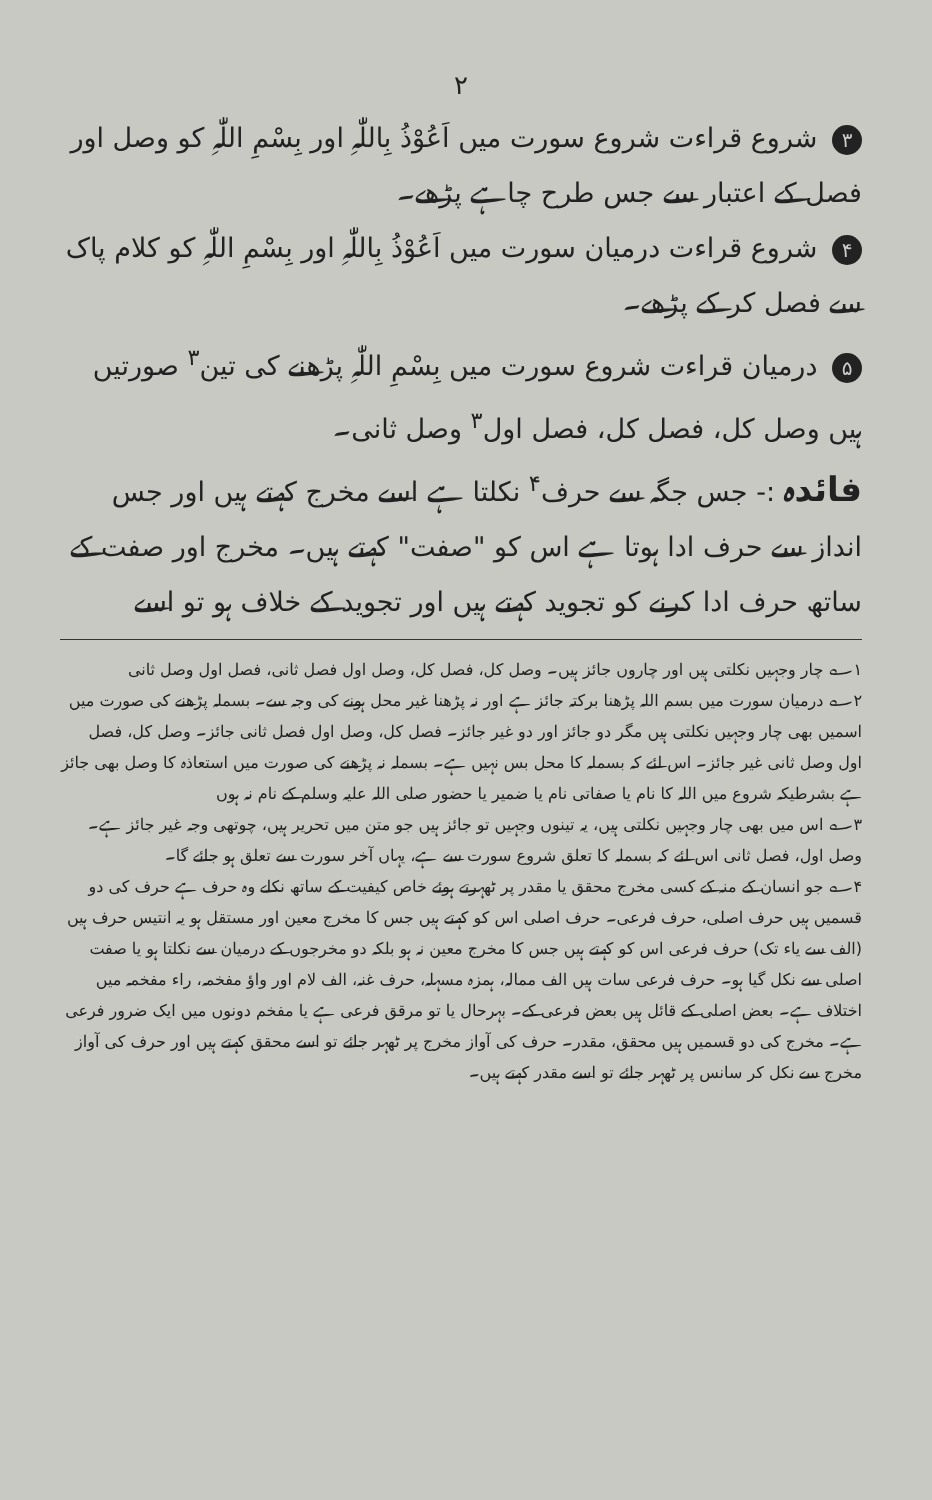۲
۳ شروع قراءت شروع سورت میں اَعُوْذُ بِاللّٰہِ اور بِسْمِ اللّٰہِ کو وصل اور فصل کے اعتبار سے جس طرح چاہے پڑھے۔
۴ شروع قراءت درمیان سورت میں اَعُوْذُ بِاللّٰہِ اور بِسْمِ اللّٰہِ کو کلام پاک سے فصل کر کے پڑھے۔
۵ درمیان قراءت شروع سورت میں بِسْمِ اللّٰہِ پڑھنے کی تین<sup>۳</sup> صورتیں ہیں وصل کل، فصل کل، فصل اول<sup>۳</sup> وصل ثانی۔
فائدہ :- جس جگہ سے حرف<sup>۴</sup> نکلتا ہے اسے مخرج کہتے ہیں اور جس انداز سے حرف ادا ہوتا ہے اس کو "صفت" کہتے ہیں۔ مخرج اور صفت کے ساتھ حرف ادا کرنے کو تجوید کہتے ہیں اور تجوید کے خلاف ہو تو اسے
۱؎ چار وجہیں نکلتی ہیں اور چاروں جائز ہیں۔ وصل کل، فصل کل، وصل اول فصل ثانی، فصل اول وصل ثانی
۲؎ درمیان سورت میں بسم اللہ پڑھنا برکتہ جائز ہے اور نہ پڑھنا غیر محل ہونے کی وجہ سے۔ بسملہ پڑھنے کی صورت میں اسمیں بھی چار وجہیں نکلتی ہیں مگر دو جائز اور دو غیر جائز۔ فصل کل، وصل اول فصل ثانی جائز۔ وصل کل، فصل اول وصل ثانی غیر جائز۔ اس لئے کہ بسملہ کا محل بس نہیں ہے۔ بسملہ نہ پڑھنے کی صورت میں استعاذہ کا وصل بھی جائز ہے بشرطیکہ شروع میں اللہ کا نام یا صفاتی نام یا ضمیر یا حضور صلی اللہ علیہ وسلم کے نام نہ ہوں
۳؎ اس میں بھی چار وجہیں نکلتی ہیں، یہ تینوں وجہیں تو جائز ہیں جو متن میں تحریر ہیں، چوتھی وجہ غیر جائز ہے۔ وصل اول، فصل ثانی اس لئے کہ بسملہ کا تعلق شروع سورت سے ہے، یہاں آخر سورت سے تعلق ہو جائے گا۔
۴؎ جو انسان کے منہ کے کسی مخرج محقق یا مقدر پر ٹھہرتے ہوئے خاص کیفیت کے ساتھ نکلے وہ حرف ہے حرف کی دو قسمیں ہیں حرف اصلی، حرف فرعی۔ حرف اصلی اس کو کہتے ہیں جس کا مخرج معین اور مستقل ہو یہ انتیس حرف ہیں (الف سے یاء تک) حرف فرعی اس کو کہتے ہیں جس کا مخرج معین نہ ہو بلکہ دو مخرجوں کے درمیان سے نکلتا ہو یا صفت اصلی سے نکل گیا ہو۔ حرف فرعی سات ہیں الف ممالہ، ہمزہ مسہلہ، حرف غنہ، الف لام اور واؤ مفخمہ، راء مفخمہ میں اختلاف ہے۔ بعض اصلی کے قائل ہیں بعض فرعی کے۔ بہرحال یا تو مرقق فرعی ہے یا مفخم دونوں میں ایک ضرور فرعی ہے۔ مخرج کی دو قسمیں ہیں محقق، مقدر۔ حرف کی آواز مخرج پر ٹھہر جائے تو اسے محقق کہتے ہیں اور حرف کی آواز مخرج سے نکل کر سانس پر ٹھہر جائے تو اسے مقدر کہتے ہیں۔